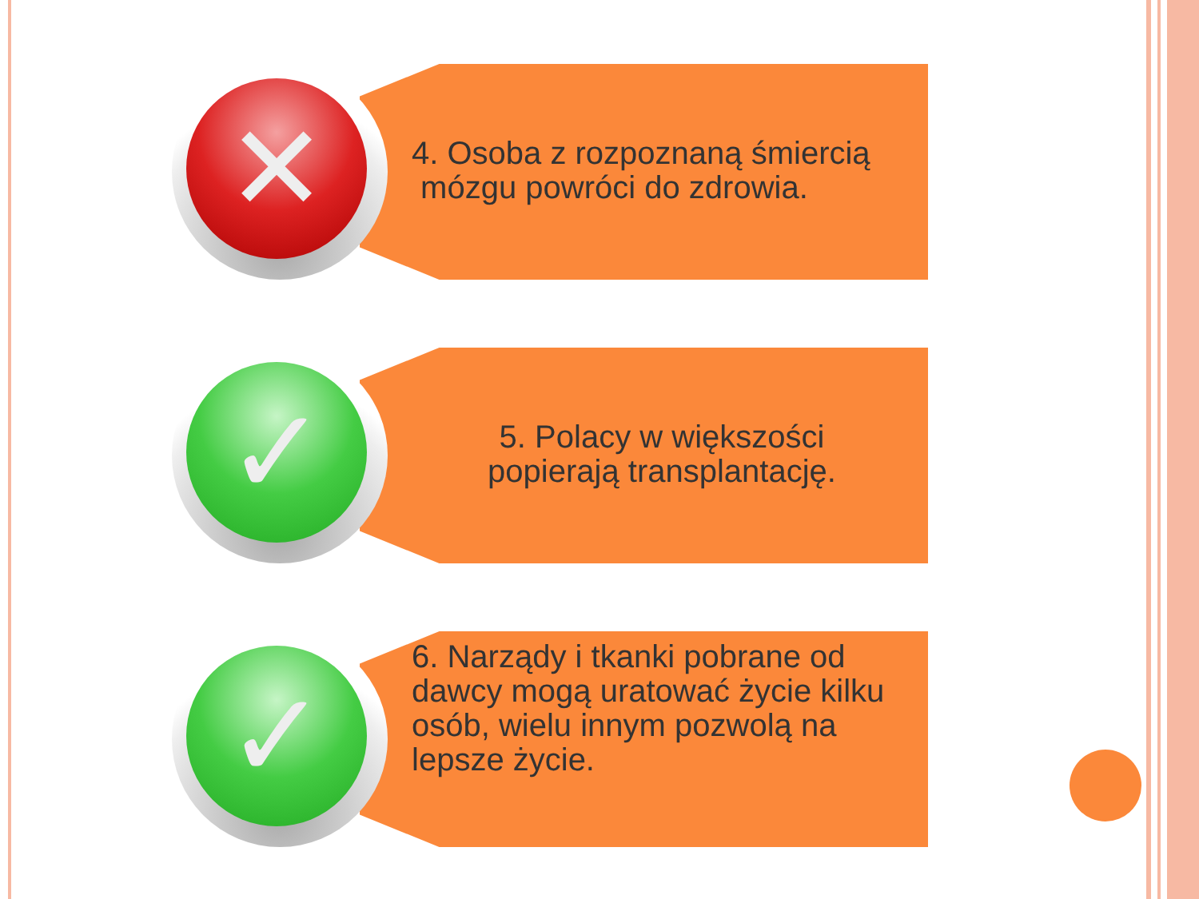✕
4. Osoba z rozpoznaną śmiercią
mózgu powróci do zdrowia.
✓
5. Polacy w większości
popierają transplantację.
✓
6. Narządy i tkanki pobrane od dawcy mogą uratować życie kilku osób, wielu innym pozwolą na lepsze życie.